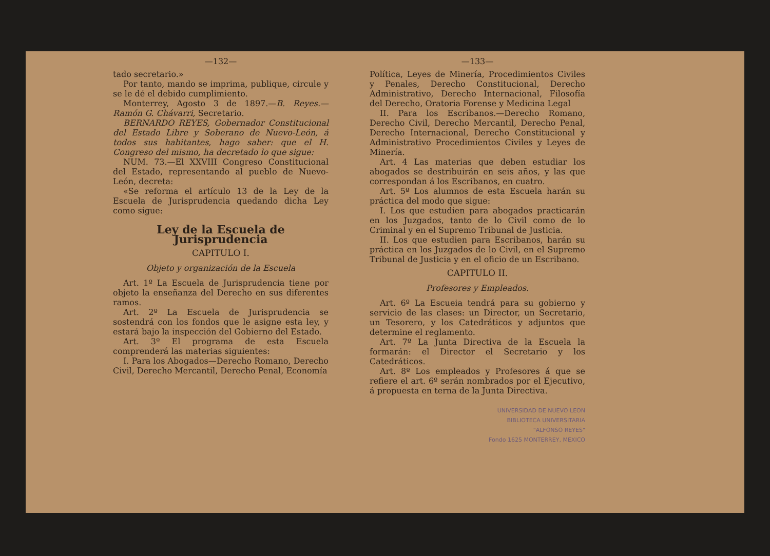—132—
tado secretario.»
Por tanto, mando se imprima, publique, circule y se le dé el debido cumplimiento.
Monterrey, Agosto 3 de 1897.—B. Reyes.—Ramón G. Chávarri, Secretario.
BERNARDO REYES, Gobernador Constitucional del Estado Libre y Soberano de Nuevo-León, á todos sus habitantes, hago saber: que el H. Congreso del mismo, ha decretado lo que sigue:
NUM. 73.—El XXVIII Congreso Constitucional del Estado, representando al pueblo de Nuevo-León, decreta:
«Se reforma el artículo 13 de la Ley de la Escuela de Jurisprudencia quedando dicha Ley como sigue:
Ley de la Escuela de Jurisprudencia
CAPITULO I.
Objeto y organización de la Escuela
Art. 1º La Escuela de Jurisprudencia tiene por objeto la enseñanza del Derecho en sus diferentes ramos.
Art. 2º La Escuela de Jurisprudencia se sostendrá con los fondos que le asigne esta ley, y estará bajo la inspección del Gobierno del Estado.
Art. 3º El programa de esta Escuela comprenderá las materias siguientes:
I. Para los Abogados—Derecho Romano, Derecho Civil, Derecho Mercantil, Derecho Penal, Economía
—133—
Política, Leyes de Minería, Procedimientos Civiles y Penales, Derecho Constitucional, Derecho Administrativo, Derecho Internacional, Filosofía del Derecho, Oratoria Forense y Medicina Legal
II. Para los Escribanos.—Derecho Romano, Derecho Civil, Derecho Mercantil, Derecho Penal, Derecho Internacional, Derecho Constitucional y Administrativo Procedimientos Civiles y Leyes de Minería.
Art. 4 Las materias que deben estudiar los abogados se destribuirán en seis años, y las que correspondan á los Escribanos, en cuatro.
Art. 5º Los alumnos de esta Escuela harán su práctica del modo que sigue:
I. Los que estudien para abogados practicarán en los Juzgados, tanto de lo Civil como de lo Criminal y en el Supremo Tribunal de Justicia.
II. Los que estudien para Escribanos, harán su práctica en los Juzgados de lo Civil, en el Supremo Tribunal de Justicia y en el oficio de un Escribano.
CAPITULO II.
Profesores y Empleados.
Art. 6º La Escueia tendrá para su gobierno y servicio de las clases: un Director, un Secretario, un Tesorero, y los Catedráticos y adjuntos que determine el reglamento.
Art. 7º La Junta Directiva de la Escuela la formarán: el Director el Secretario y los Catedráticos.
Art. 8º Los empleados y Profesores á que se refiere el art. 6º serán nombrados por el Ejecutivo, á propuesta en terna de la Junta Directiva.
UNIVERSIDAD DE NUEVO LEON
BIBLIOTECA UNIVERSITARIA
"ALFONSO REYES"
Fondo 1625 MONTERREY, MEXICO